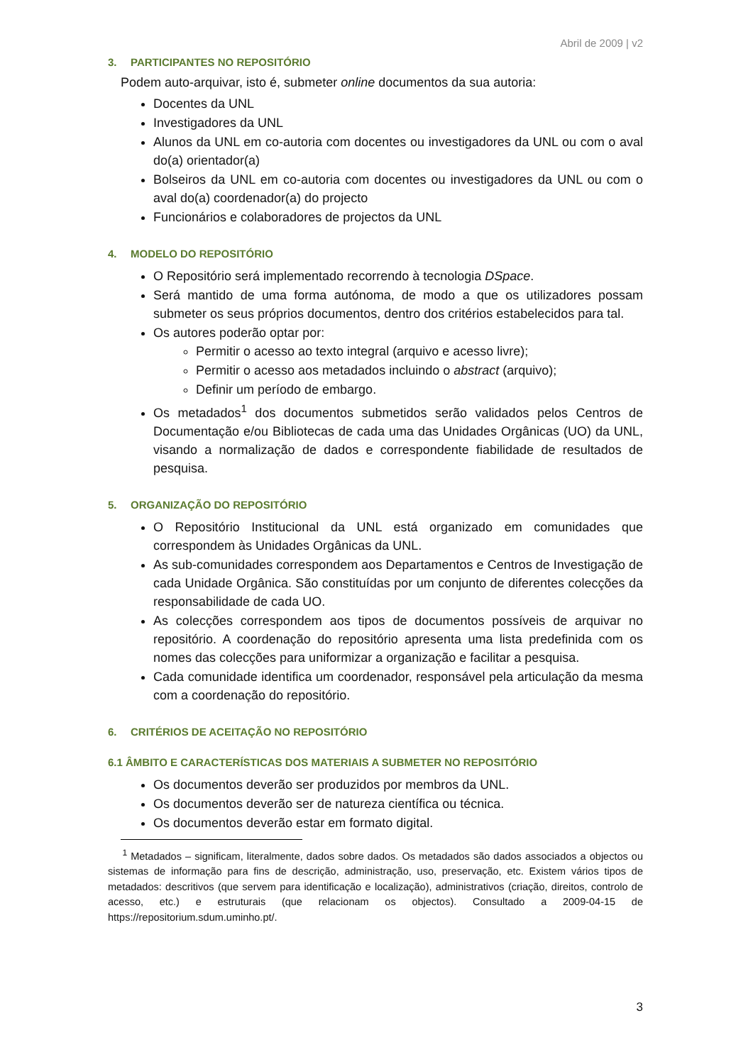Abril de 2009 | v2
3. PARTICIPANTES NO REPOSITÓRIO
Podem auto-arquivar, isto é, submeter online documentos da sua autoria:
Docentes da UNL
Investigadores da UNL
Alunos da UNL em co-autoria com docentes ou investigadores da UNL ou com o aval do(a) orientador(a)
Bolseiros da UNL em co-autoria com docentes ou investigadores da UNL ou com o aval do(a) coordenador(a) do projecto
Funcionários e colaboradores de projectos da UNL
4. MODELO DO REPOSITÓRIO
O Repositório será implementado recorrendo à tecnologia DSpace.
Será mantido de uma forma autónoma, de modo a que os utilizadores possam submeter os seus próprios documentos, dentro dos critérios estabelecidos para tal.
Os autores poderão optar por:
Permitir o acesso ao texto integral (arquivo e acesso livre);
Permitir o acesso aos metadados incluindo o abstract (arquivo);
Definir um período de embargo.
Os metadados<sup>1</sup> dos documentos submetidos serão validados pelos Centros de Documentação e/ou Bibliotecas de cada uma das Unidades Orgânicas (UO) da UNL, visando a normalização de dados e correspondente fiabilidade de resultados de pesquisa.
5. ORGANIZAÇÃO DO REPOSITÓRIO
O Repositório Institucional da UNL está organizado em comunidades que correspondem às Unidades Orgânicas da UNL.
As sub-comunidades correspondem aos Departamentos e Centros de Investigação de cada Unidade Orgânica. São constituídas por um conjunto de diferentes colecções da responsabilidade de cada UO.
As colecções correspondem aos tipos de documentos possíveis de arquivar no repositório. A coordenação do repositório apresenta uma lista predefinida com os nomes das colecções para uniformizar a organização e facilitar a pesquisa.
Cada comunidade identifica um coordenador, responsável pela articulação da mesma com a coordenação do repositório.
6. CRITÉRIOS DE ACEITAÇÃO NO REPOSITÓRIO
6.1 ÂMBITO E CARACTERÍSTICAS DOS MATERIAIS A SUBMETER NO REPOSITÓRIO
Os documentos deverão ser produzidos por membros da UNL.
Os documentos deverão ser de natureza científica ou técnica.
Os documentos deverão estar em formato digital.
<sup>1</sup> Metadados – significam, literalmente, dados sobre dados. Os metadados são dados associados a objectos ou sistemas de informação para fins de descrição, administração, uso, preservação, etc. Existem vários tipos de metadados: descritivos (que servem para identificação e localização), administrativos (criação, direitos, controlo de acesso, etc.) e estruturais (que relacionam os objectos). Consultado a 2009-04-15 de https://repositorium.sdum.uminho.pt/.
3